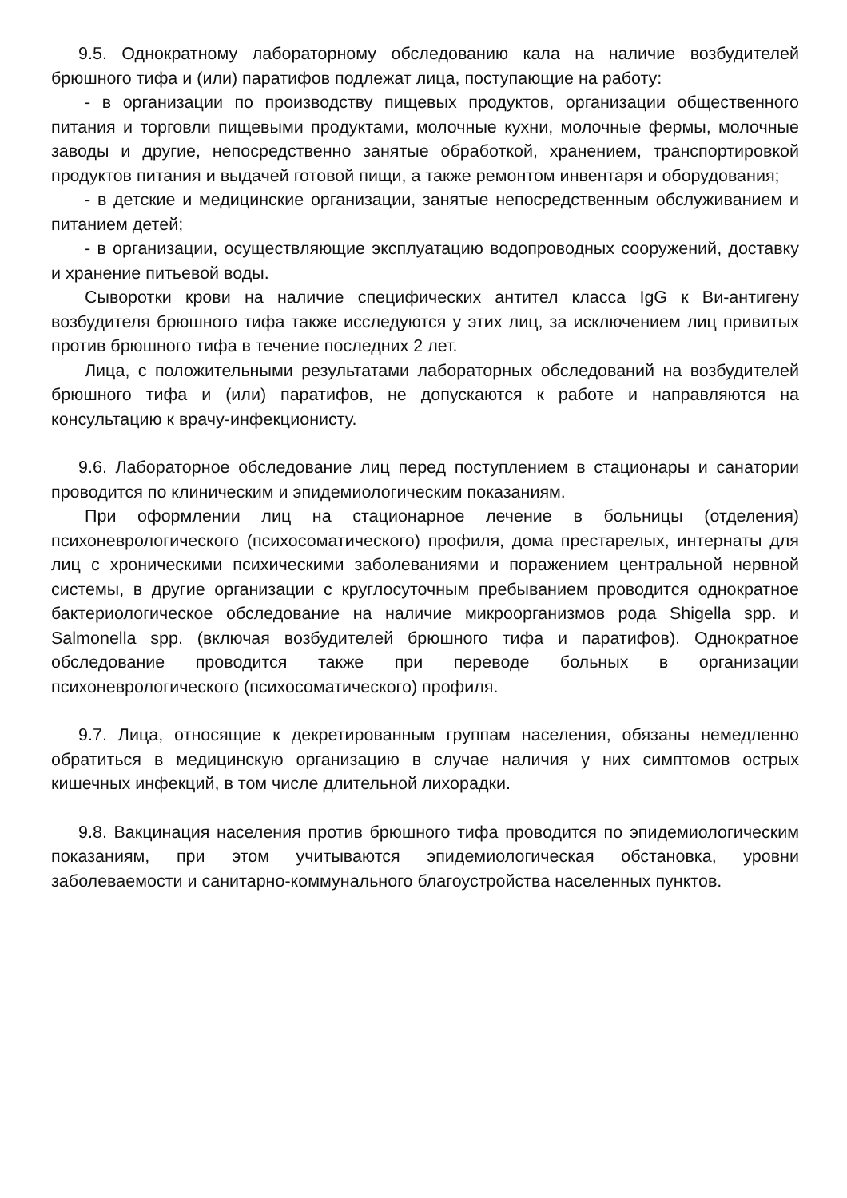9.5. Однократному лабораторному обследованию кала на наличие возбудителей брюшного тифа и (или) паратифов подлежат лица, поступающие на работу:
- в организации по производству пищевых продуктов, организации общественного питания и торговли пищевыми продуктами, молочные кухни, молочные фермы, молочные заводы и другие, непосредственно занятые обработкой, хранением, транспортировкой продуктов питания и выдачей готовой пищи, а также ремонтом инвентаря и оборудования;
- в детские и медицинские организации, занятые непосредственным обслуживанием и питанием детей;
- в организации, осуществляющие эксплуатацию водопроводных сооружений, доставку и хранение питьевой воды.
Сыворотки крови на наличие специфических антител класса IgG к Ви-антигену возбудителя брюшного тифа также исследуются у этих лиц, за исключением лиц привитых против брюшного тифа в течение последних 2 лет.
Лица, с положительными результатами лабораторных обследований на возбудителей брюшного тифа и (или) паратифов, не допускаются к работе и направляются на консультацию к врачу-инфекционисту.
9.6. Лабораторное обследование лиц перед поступлением в стационары и санатории проводится по клиническим и эпидемиологическим показаниям.
При оформлении лиц на стационарное лечение в больницы (отделения) психоневрологического (психосоматического) профиля, дома престарелых, интернаты для лиц с хроническими психическими заболеваниями и поражением центральной нервной системы, в другие организации с круглосуточным пребыванием проводится однократное бактериологическое обследование на наличие микроорганизмов рода Shigella spp. и Salmonella spp. (включая возбудителей брюшного тифа и паратифов). Однократное обследование проводится также при переводе больных в организации психоневрологического (психосоматического) профиля.
9.7. Лица, относящие к декретированным группам населения, обязаны немедленно обратиться в медицинскую организацию в случае наличия у них симптомов острых кишечных инфекций, в том числе длительной лихорадки.
9.8. Вакцинация населения против брюшного тифа проводится по эпидемиологическим показаниям, при этом учитываются эпидемиологическая обстановка, уровни заболеваемости и санитарно-коммунального благоустройства населенных пунктов.